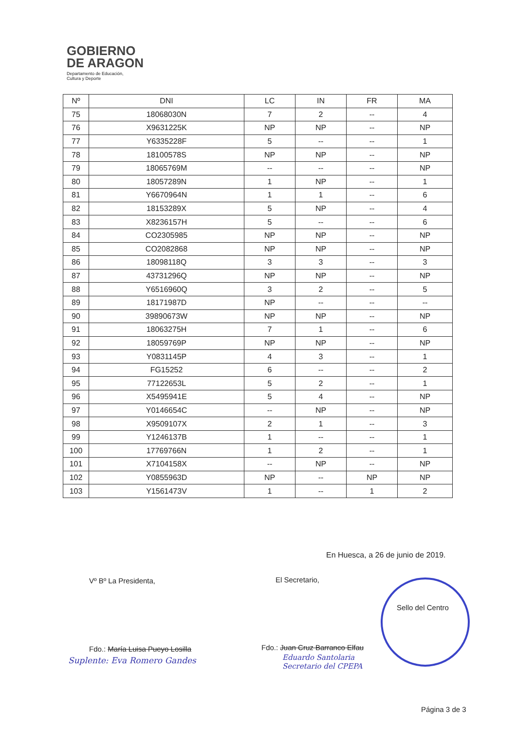GOBIERNO
DE ARAGON
Departamento de Educación,
Cultura y Deporte
| Nº | DNI | LC | IN | FR | MA |
| --- | --- | --- | --- | --- | --- |
| 75 | 18068030N | 7 | 2 | -- | 4 |
| 76 | X9631225K | NP | NP | -- | NP |
| 77 | Y6335228F | 5 | -- | -- | 1 |
| 78 | 18100578S | NP | NP | -- | NP |
| 79 | 18065769M | -- | -- | -- | NP |
| 80 | 18057289N | 1 | NP | -- | 1 |
| 81 | Y6670964N | 1 | 1 | -- | 6 |
| 82 | 18153289X | 5 | NP | -- | 4 |
| 83 | X8236157H | 5 | -- | -- | 6 |
| 84 | CO2305985 | NP | NP | -- | NP |
| 85 | CO2082868 | NP | NP | -- | NP |
| 86 | 18098118Q | 3 | 3 | -- | 3 |
| 87 | 43731296Q | NP | NP | -- | NP |
| 88 | Y6516960Q | 3 | 2 | -- | 5 |
| 89 | 18171987D | NP | -- | -- | -- |
| 90 | 39890673W | NP | NP | -- | NP |
| 91 | 18063275H | 7 | 1 | -- | 6 |
| 92 | 18059769P | NP | NP | -- | NP |
| 93 | Y0831145P | 4 | 3 | -- | 1 |
| 94 | FG15252 | 6 | -- | -- | 2 |
| 95 | 77122653L | 5 | 2 | -- | 1 |
| 96 | X5495941E | 5 | 4 | -- | NP |
| 97 | Y0146654C | -- | NP | -- | NP |
| 98 | X9509107X | 2 | 1 | -- | 3 |
| 99 | Y1246137B | 1 | -- | -- | 1 |
| 100 | 17769766N | 1 | 2 | -- | 1 |
| 101 | X7104158X | -- | NP | -- | NP |
| 102 | Y0855963D | NP | -- | NP | NP |
| 103 | Y1561473V | 1 | -- | 1 | 2 |
En Huesca, a 26 de junio de 2019.
Vº Bº La Presidenta, El Secretario,
Sello del Centro
Fdo.: María Luisa Pueyo Losilla
Suplente: Eva Romero Gandes
Fdo.: Juan Cruz Barranco Elfau
Eduardo Santolaria
Secretario del CPEPA
Página 3 de 3